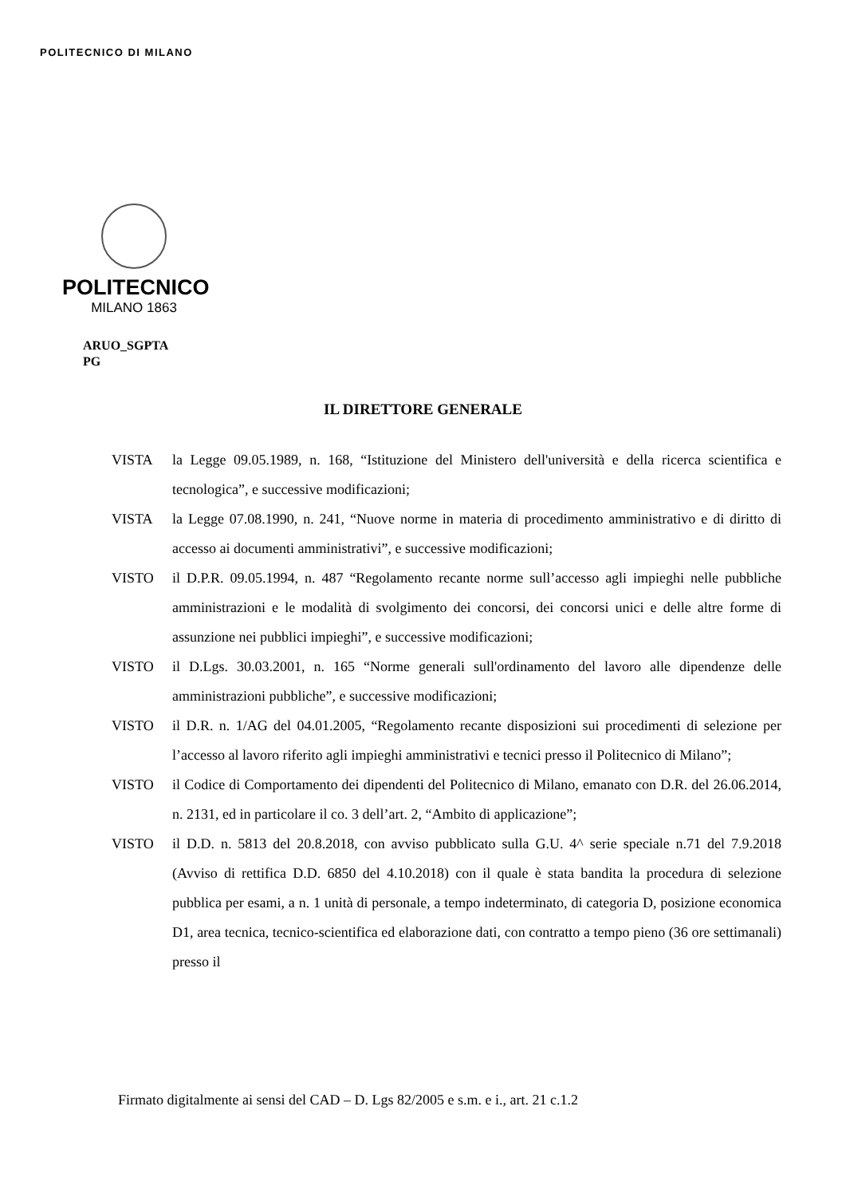POLITECNICO DI MILANO
POLITECNICO
MILANO 1863
ARUO_SGPTA
PG
IL DIRETTORE GENERALE
VISTA la Legge 09.05.1989, n. 168, “Istituzione del Ministero dell'università e della ricerca scientifica e tecnologica”, e successive modificazioni;
VISTA la Legge 07.08.1990, n. 241, “Nuove norme in materia di procedimento amministrativo e di diritto di accesso ai documenti amministrativi”, e successive modificazioni;
VISTO il D.P.R. 09.05.1994, n. 487 “Regolamento recante norme sull’accesso agli impieghi nelle pubbliche amministrazioni e le modalità di svolgimento dei concorsi, dei concorsi unici e delle altre forme di assunzione nei pubblici impieghi”, e successive modificazioni;
VISTO il D.Lgs. 30.03.2001, n. 165 “Norme generali sull'ordinamento del lavoro alle dipendenze delle amministrazioni pubbliche”, e successive modificazioni;
VISTO il D.R. n. 1/AG del 04.01.2005, “Regolamento recante disposizioni sui procedimenti di selezione per l’accesso al lavoro riferito agli impieghi amministrativi e tecnici presso il Politecnico di Milano”;
VISTO il Codice di Comportamento dei dipendenti del Politecnico di Milano, emanato con D.R. del 26.06.2014, n. 2131, ed in particolare il co. 3 dell’art. 2, “Ambito di applicazione”;
VISTO il D.D. n. 5813 del 20.8.2018, con avviso pubblicato sulla G.U. 4^ serie speciale n.71 del 7.9.2018 (Avviso di rettifica D.D. 6850 del 4.10.2018) con il quale è stata bandita la procedura di selezione pubblica per esami, a n. 1 unità di personale, a tempo indeterminato, di categoria D, posizione economica D1, area tecnica, tecnico-scientifica ed elaborazione dati, con contratto a tempo pieno (36 ore settimanali) presso il
Firmato digitalmente ai sensi del CAD – D. Lgs 82/2005 e s.m. e i., art. 21 c.1.2